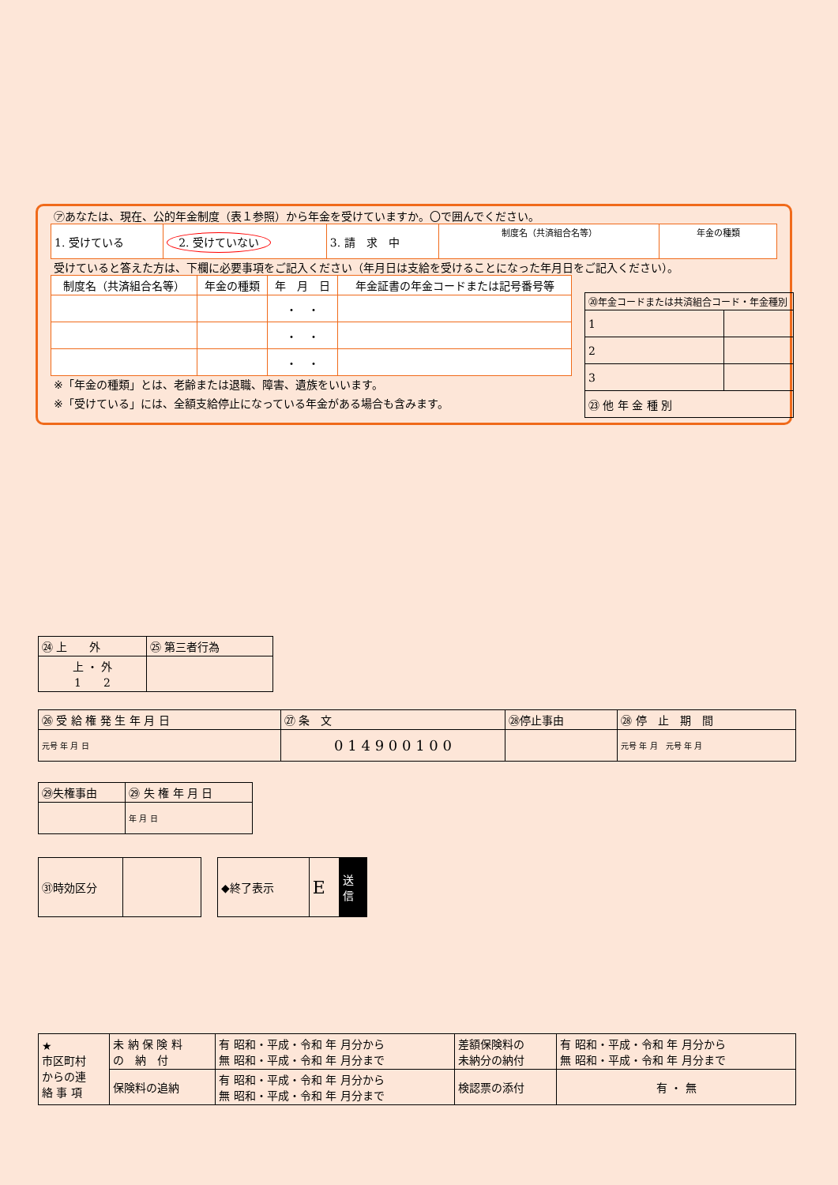㋐あなたは、現在、公的年金制度（表１参照）から年金を受けていますか。〇で囲んでください。
| 1. 受けている | 2. 受けていない | 3. 請 求 中 | 制度名（共済組合名等） | 年金の種類 |
受けていると答えた方は、下欄に必要事項をご記入ください（年月日は支給を受けることになった年月日をご記入ください）。
| 制度名（共済組合名等） | 年金の種類 | 年 月 日 | 年金証書の年金コードまたは記号番号等 |
| --- | --- | --- | --- |
| | | ・ ・ | |
| | | ・ ・ | |
| | | ・ ・ | |
※「年金の種類」とは、老齢または退職、障害、遺族をいいます。
※「受けている」には、全額支給停止になっている年金がある場合も含みます。
| ⑳年金コードまたは共済組合コード・年金種別 | |
| 1 | |
| 2 | |
| 3 | |
| ㉓ 他 年 金 種 別 | |
| ㉔ 上 外 | ㉕ 第三者行為 |
| 上 ・ 外 1 2 | |
| ㉖ 受 給 権 発 生 年 月 日 | ㉗ 条 文 | ㉘停止事由 | ㉘ 停 止 期 間 |
| 元号 年 月 日 | 0 1 4 9 0 0 1 0 0 | | 元号 年 月 元号 年 月 |
| ㉙失権事由 | ㉙ 失 権 年 月 日 |
| | 年 月 日 |
| ㉛時効区分 | |
| ◆終了表示 | E | 送 信 |
| ★ 市区町村 からの連 絡 事 項 | 未 納 保 険 料 の 納 付 | 有 昭和・平成・令和 年 月分から 無 昭和・平成・令和 年 月分まで | 差額保険料の 未納分の納付 | 有 昭和・平成・令和 年 月分から 無 昭和・平成・令和 年 月分まで |
| | 保険料の追納 | 有 昭和・平成・令和 年 月分から 無 昭和・平成・令和 年 月分まで | 検認票の添付 | 有 ・ 無 |